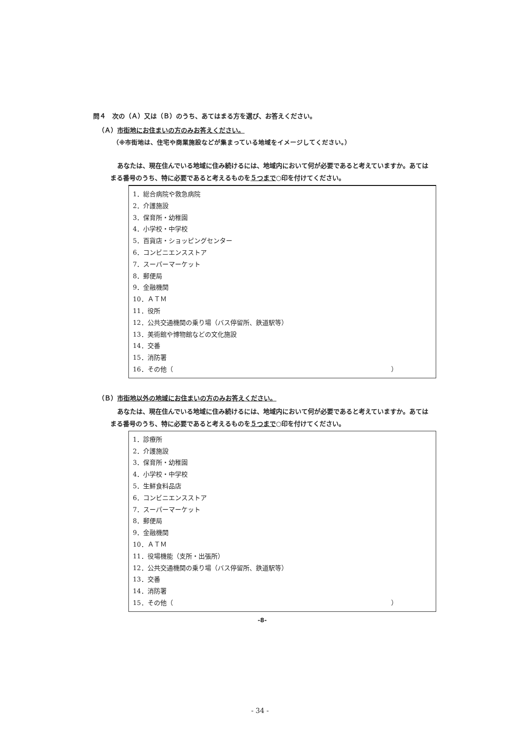問４　次の（Ａ）又は（Ｂ）のうち、あてはまる方を選び、お答えください。
（Ａ）市街地にお住まいの方のみお答えください。
（※市街地は、住宅や商業施設などが集まっている地域をイメージしてください。）
あなたは、現在住んでいる地域に住み続けるには、地域内において何が必要であると考えていますか。あてはまる番号のうち、特に必要であると考えるものを５つまで○印を付けてください。
1．総合病院や救急病院
2．介護施設
3．保育所・幼稚園
4．小学校・中学校
5．百貨店・ショッピングセンター
6．コンビニエンスストア
7．スーパーマーケット
8．郵便局
9．金融機関
10．ＡＴＭ
11．役所
12．公共交通機関の乗り場（バス停留所、鉄道駅等）
13．美術館や博物館などの文化施設
14．交番
15．消防署
16．その他（ ）
（Ｂ）市街地以外の地域にお住まいの方のみお答えください。
あなたは、現在住んでいる地域に住み続けるには、地域内において何が必要であると考えていますか。あてはまる番号のうち、特に必要であると考えるものを５つまで○印を付けてください。
1．診療所
2．介護施設
3．保育所・幼稚園
4．小学校・中学校
5．生鮮食料品店
6．コンビニエンスストア
7．スーパーマーケット
8．郵便局
9．金融機関
10．ＡＴＭ
11．役場機能（支所・出張所）
12．公共交通機関の乗り場（バス停留所、鉄道駅等）
13．交番
14．消防署
15．その他（ ）
-8-
- 34 -